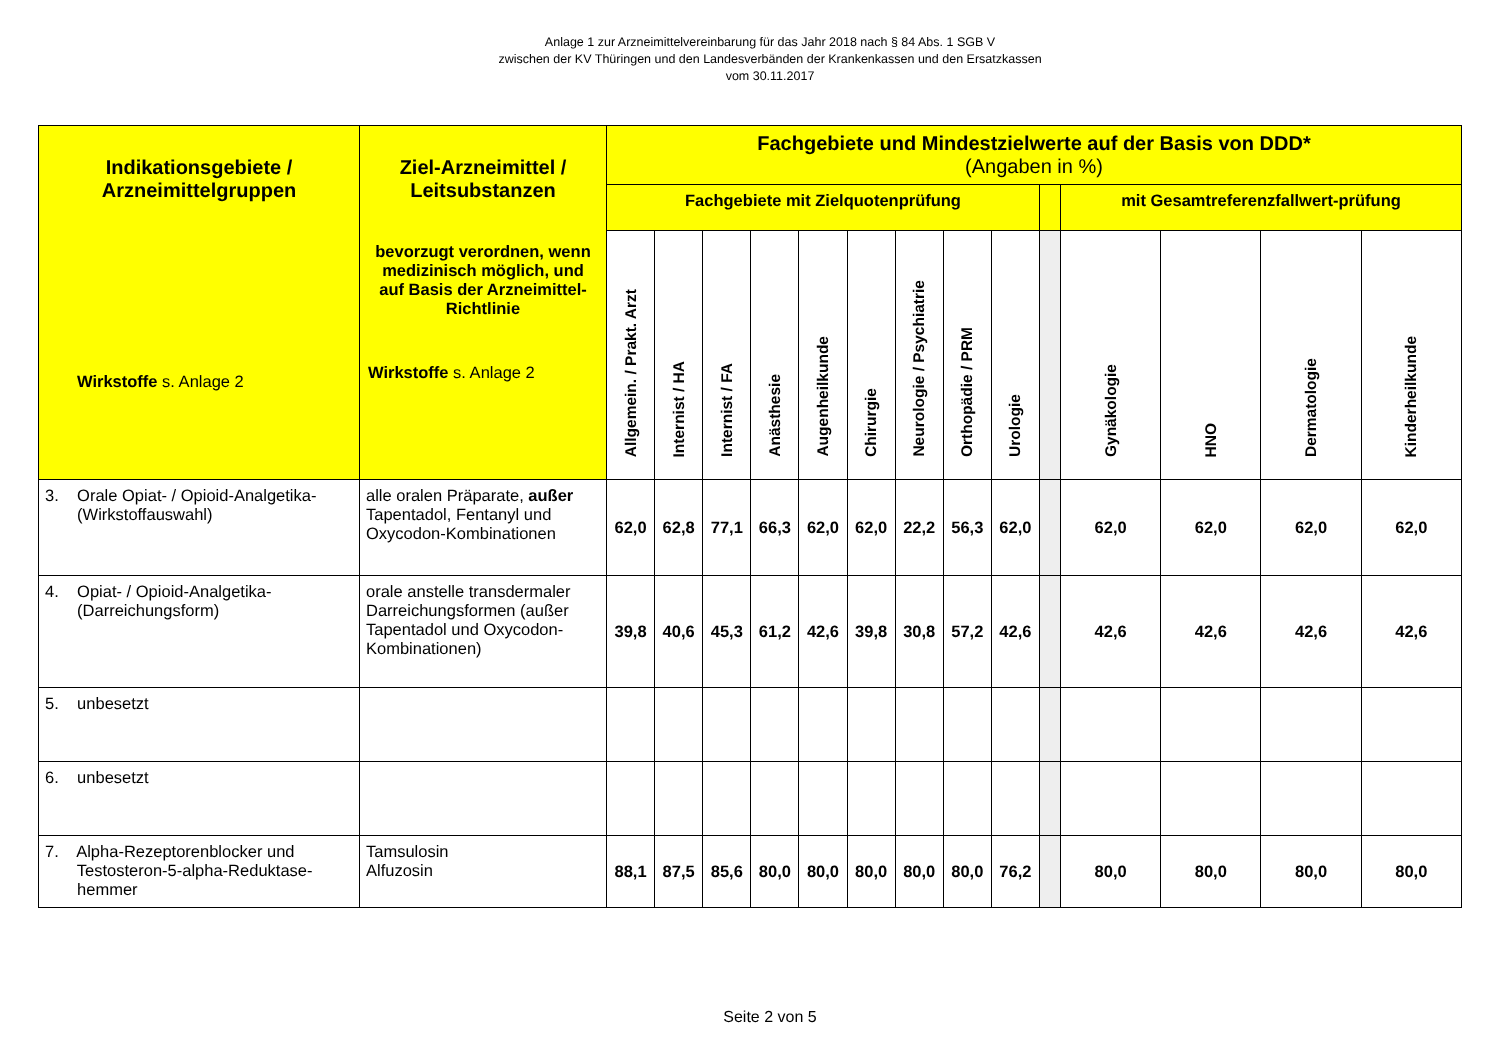Anlage 1 zur Arzneimittelvereinbarung für das Jahr 2018 nach § 84 Abs. 1 SGB V
zwischen der KV Thüringen und den Landesverbänden der Krankenkassen und den Ersatzkassen
vom 30.11.2017
| Indikationsgebiete / Arzneimittelgruppen Wirkstoffe s. Anlage 2 | Ziel-Arzneimittel / Leitsubstanzen bevorzugt verordnen, wenn medizinisch möglich, und auf Basis der Arzneimittel-Richtlinie Wirkstoffe s. Anlage 2 | Fachgebiete und Mindestzielwerte auf der Basis von DDD* (Angaben in %) | | | | | | | | | | | | | |
| --- | --- | --- | --- | --- | --- | --- | --- | --- | --- | --- | --- | --- | --- | --- | --- |
| | | Fachgebiete mit Zielquotenprüfung | | | | | | | | | | mit Gesamtreferenzfallwert-prüfung | | | |
| | | Allgemein. / Prakt. Arzt | Internist / HA | Internist / FA | Anästhesie | Augenheilkunde | Chirurgie | Neurologie / Psychiatrie | Orthopädie / PRM | Urologie | | Gynäkologie | HNO | Dermatologie | Kinderheilkunde |
| 3. Orale Opiat- / Opioid-Analgetika- (Wirkstoffauswahl) | alle oralen Präparate, außer Tapentadol, Fentanyl und Oxycodon-Kombinationen | 62,0 | 62,8 | 77,1 | 66,3 | 62,0 | 62,0 | 22,2 | 56,3 | 62,0 | | 62,0 | 62,0 | 62,0 | 62,0 |
| 4. Opiat- / Opioid-Analgetika- (Darreichungsform) | orale anstelle transdermaler Darreichungsformen (außer Tapentadol und Oxycodon-Kombinationen) | 39,8 | 40,6 | 45,3 | 61,2 | 42,6 | 39,8 | 30,8 | 57,2 | 42,6 | | 42,6 | 42,6 | 42,6 | 42,6 |
| 5. unbesetzt | | | | | | | | | | | | | | | |
| 6. unbesetzt | | | | | | | | | | | | | | | |
| 7. Alpha-Rezeptorenblocker und Testosteron-5-alpha-Reduktase- hemmer | Tamsulosin Alfuzosin | 88,1 | 87,5 | 85,6 | 80,0 | 80,0 | 80,0 | 80,0 | 80,0 | 76,2 | | 80,0 | 80,0 | 80,0 | 80,0 |
Seite 2 von 5